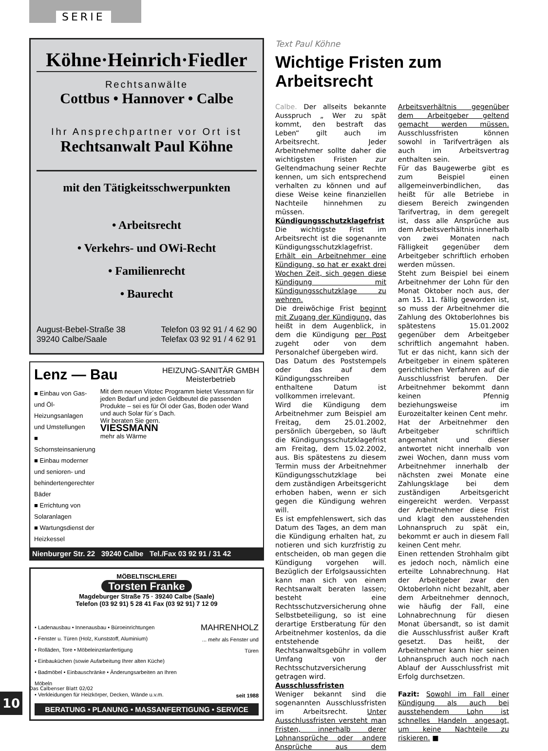SERIE
Köhne·Heinrich·Fiedler
Rechtsanwälte
Cottbus • Hannover • Calbe
Ihr Ansprechpartner vor Ort ist
Rechtsanwalt Paul Köhne
mit den Tätigkeitsschwerpunkten
• Arbeitsrecht
• Verkehrs- und OWi-Recht
• Familienrecht
• Baurecht
August-Bebel-Straße 38
39240 Calbe/Saale
Telefon 03 92 91 / 4 62 90
Telefax 03 92 91 / 4 62 91
Lenz — Bau
HEIZUNG-SANITÄR GMBH
Meisterbetrieb
■ Einbau von Gas- und Öl-Heizungsanlagen und Umstellungen
■ Schornsteinsanierung
■ Einbau moderner und senioren- und behindertengerechter Bäder
■ Errichtung von Solaranlagen
■ Wartungsdienst der Heizkessel
Mit dem neuen Vitotec Programm bietet Viessmann für jeden Bedarf und jeden Geldbeutel die passenden Produkte – sei es für Öl oder Gas, Boden oder Wand und auch Solar für´s Dach.
Wir beraten Sie gern.
VIESSMANN
mehr als Wärme
Nienburger Str. 22 39240 Calbe Tel./Fax 03 92 91 / 31 42
MÖBELTISCHLEREI
Torsten Franke
Magdeburger Straße 75 · 39240 Calbe (Saale)
Telefon (03 92 91) 5 28 41 Fax (03 92 91) 7 12 09
• Ladenausbau • Innenausbau • Büroeinrichtungen
• Fenster u. Türen (Holz, Kunststoff, Aluminium)
• Rolläden, Tore • Möbeleinzelanfertigung
• Einbauküchen (sowie Aufarbeitung Ihrer alten Küche)
• Badmöbel • Einbauschränke • Änderungsarbeiten an Ihren Möbeln
• Verkleidungen für Heizkörper, Decken, Wände u.v.m.
MAHRENHOLZ
... mehr als Fenster und Türen
seit 1988
BERATUNG • PLANUNG • MASSANFERTIGUNG • SERVICE
Text Paul Köhne
Wichtige Fristen zum Arbeitsrecht
Calbe. Der allseits bekannte Ausspruch „ Wer zu spät kommt, den bestraft das Leben“ gilt auch im Arbeitsrecht. Jeder Arbeitnehmer sollte daher die wichtigsten Fristen zur Geltendmachung seiner Rechte kennen, um sich entsprechend verhalten zu können und auf diese Weise keine finanziellen Nachteile hinnehmen zu müssen.
Kündigungsschutzklagefrist
Die wichtigste Frist im Arbeitsrecht ist die sogenannte Kündigungsschutzklagefrist. Erhält ein Arbeitnehmer eine Kündigung, so hat er exakt drei Wochen Zeit, sich gegen diese Kündigung mit Kündigungsschutzklage zu wehren.
Die dreiwöchige Frist beginnt mit Zugang der Kündigung, das heißt in dem Augenblick, in dem die Kündigung per Post zugeht oder von dem Personalchef übergeben wird.
Das Datum des Poststempels oder das auf dem Kündigungsschreiben enthaltene Datum ist vollkommen irrelevant.
Wird die Kündigung dem Arbeitnehmer zum Beispiel am Freitag, dem 25.01.2002, persönlich übergeben, so läuft die Kündigungsschutzklagefrist am Freitag, dem 15.02.2002, aus. Bis spätestens zu diesem Termin muss der Arbeitnehmer Kündigungsschutzklage bei dem zuständigen Arbeitsgericht erhoben haben, wenn er sich gegen die Kündigung wehren will.
Es ist empfehlenswert, sich das Datum des Tages, an dem man die Kündigung erhalten hat, zu notieren und sich kurzfristig zu entscheiden, ob man gegen die Kündigung vorgehen will. Bezüglich der Erfolgsaussichten kann man sich von einem Rechtsanwalt beraten lassen; besteht eine Rechtsschutzversicherung ohne Selbstbeteiligung, so ist eine derartige Erstberatung für den Arbeitnehmer kostenlos, da die entstehende Rechtsanwaltsgebühr in vollem Umfang von der Rechtsschutzversicherung getragen wird.
Ausschlussfristen
Weniger bekannt sind die sogenannten Ausschlussfristen im Arbeitsrecht. Unter Ausschlussfristen versteht man Fristen, innerhalb derer Lohnansprüche oder andere Ansprüche aus dem Arbeitsverhältnis gegenüber dem Arbeitgeber geltend gemacht werden müssen. Ausschlussfristen können sowohl in Tarifverträgen als auch im Arbeitsvertrag enthalten sein.
Für das Baugewerbe gibt es zum Beispiel einen allgemeinverbindlichen, das heißt für alle Betriebe in diesem Bereich zwingenden Tarifvertrag, in dem geregelt ist, dass alle Ansprüche aus dem Arbeitsverhältnis innerhalb von zwei Monaten nach Fälligkeit gegenüber dem Arbeitgeber schriftlich erhoben werden müssen.
Steht zum Beispiel bei einem Arbeitnehmer der Lohn für den Monat Oktober noch aus, der am 15. 11. fällig geworden ist, so muss der Arbeitnehmer die Zahlung des Oktoberlohnes bis spätestens 15.01.2002 gegenüber dem Arbeitgeber schriftlich angemahnt haben. Tut er das nicht, kann sich der Arbeitgeber in einem späteren gerichtlichen Verfahren auf die Ausschlussfrist berufen. Der Arbeitnehmer bekommt dann keinen Pfennig beziehungsweise im Eurozeitalter keinen Cent mehr.
Hat der Arbeitnehmer den Arbeitgeber schriftlich angemahnt und dieser antwortet nicht innerhalb von zwei Wochen, dann muss vom Arbeitnehmer innerhalb der nächsten zwei Monate eine Zahlungsklage bei dem zuständigen Arbeitsgericht eingereicht werden. Verpasst der Arbeitnehmer diese Frist und klagt den ausstehenden Lohnanspruch zu spät ein, bekommt er auch in diesem Fall keinen Cent mehr.
Einen rettenden Strohhalm gibt es jedoch noch, nämlich eine erteilte Lohnabrechnung. Hat der Arbeitgeber zwar den Oktoberlohn nicht bezahlt, aber dem Arbeitnehmer dennoch, wie häufig der Fall, eine Lohnabrechnung für diesen Monat übersandt, so ist damit die Ausschlussfrist außer Kraft gesetzt. Das heißt, der Arbeitnehmer kann hier seinen Lohnanspruch auch noch nach Ablauf der Ausschlussfrist mit Erfolg durchsetzen.
Fazit: Sowohl im Fall einer Kündigung als auch bei ausstehendem Lohn ist schnelles Handeln angesagt, um keine Nachteile zu riskieren. ■
Das Calbenser Blatt 02/02
10